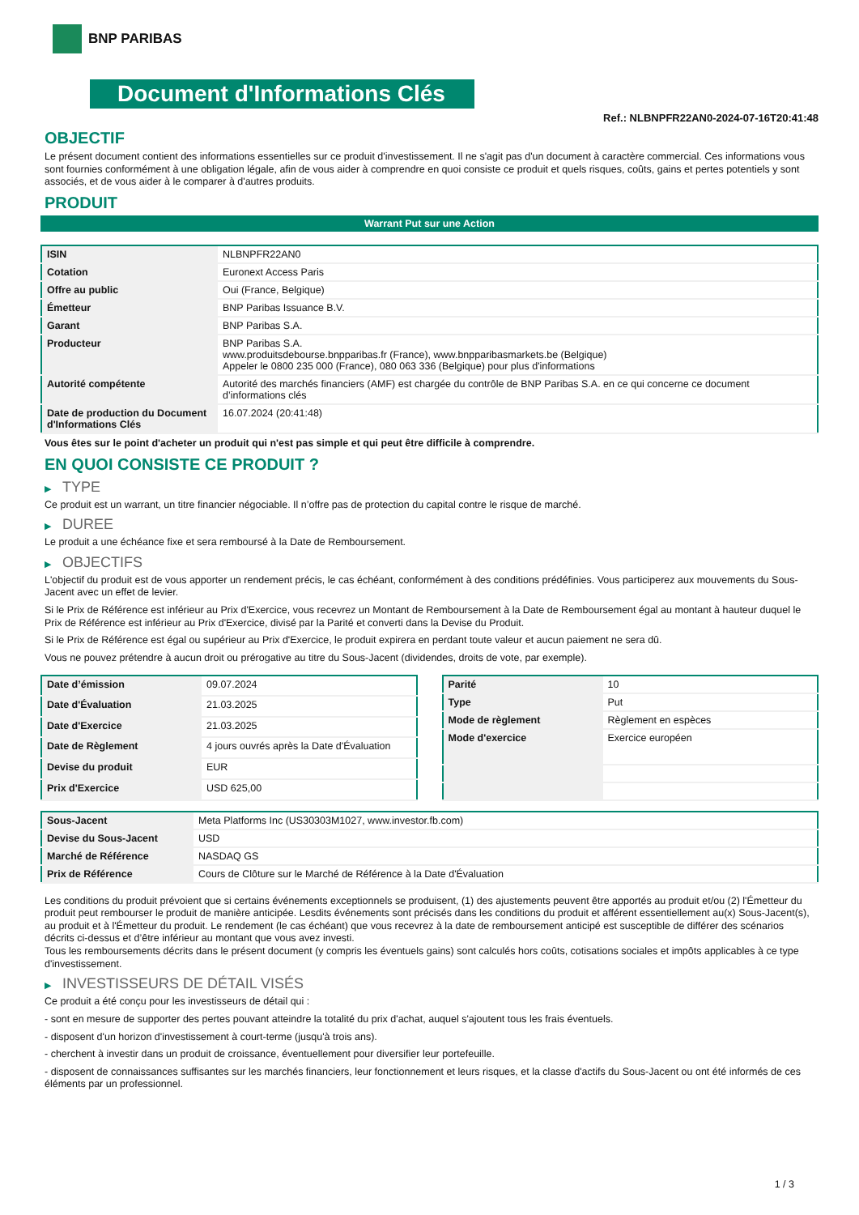BNP PARIBAS
Document d'Informations Clés
Ref.: NLBNPFR22AN0-2024-07-16T20:41:48
OBJECTIF
Le présent document contient des informations essentielles sur ce produit d'investissement. Il ne s'agit pas d'un document à caractère commercial. Ces informations vous sont fournies conformément à une obligation légale, afin de vous aider à comprendre en quoi consiste ce produit et quels risques, coûts, gains et pertes potentiels y sont associés, et de vous aider à le comparer à d'autres produits.
PRODUIT
Warrant Put sur une Action
| ISIN | NLBNPFR22AN0 |
| Cotation | Euronext Access Paris |
| Offre au public | Oui (France, Belgique) |
| Émetteur | BNP Paribas Issuance B.V. |
| Garant | BNP Paribas S.A. |
| Producteur | BNP Paribas S.A. www.produitsdebourse.bnpparibas.fr (France), www.bnpparibasmarkets.be (Belgique) Appeler le 0800 235 000 (France), 080 063 336 (Belgique) pour plus d'informations |
| Autorité compétente | Autorité des marchés financiers (AMF) est chargée du contrôle de BNP Paribas S.A. en ce qui concerne ce document d’informations clés |
| Date de production du Document d'Informations Clés | 16.07.2024 (20:41:48) |
Vous êtes sur le point d'acheter un produit qui n'est pas simple et qui peut être difficile à comprendre.
EN QUOI CONSISTE CE PRODUIT ?
▶ TYPE
Ce produit est un warrant, un titre financier négociable. Il n’offre pas de protection du capital contre le risque de marché.
▶ DUREE
Le produit a une échéance fixe et sera remboursé à la Date de Remboursement.
▶ OBJECTIFS
L'objectif du produit est de vous apporter un rendement précis, le cas échéant, conformément à des conditions prédéfinies. Vous participerez aux mouvements du Sous-Jacent avec un effet de levier.
Si le Prix de Référence est inférieur au Prix d'Exercice, vous recevrez un Montant de Remboursement à la Date de Remboursement égal au montant à hauteur duquel le Prix de Référence est inférieur au Prix d'Exercice, divisé par la Parité et converti dans la Devise du Produit.
Si le Prix de Référence est égal ou supérieur au Prix d'Exercice, le produit expirera en perdant toute valeur et aucun paiement ne sera dû.
Vous ne pouvez prétendre à aucun droit ou prérogative au titre du Sous-Jacent (dividendes, droits de vote, par exemple).
| Date d’émission | 09.07.2024 |
| Date d'Évaluation | 21.03.2025 |
| Date d'Exercice | 21.03.2025 |
| Date de Règlement | 4 jours ouvrés après la Date d'Évaluation |
| Devise du produit | EUR |
| Prix d'Exercice | USD 625,00 |
| Parité | 10 |
| Type | Put |
| Mode de règlement | Règlement en espèces |
| Mode d'exercice | Exercice européen |
| Sous-Jacent | Meta Platforms Inc (US30303M1027, www.investor.fb.com) |
| Devise du Sous-Jacent | USD |
| Marché de Référence | NASDAQ GS |
| Prix de Référence | Cours de Clôture sur le Marché de Référence à la Date d'Évaluation |
Les conditions du produit prévoient que si certains événements exceptionnels se produisent, (1) des ajustements peuvent être apportés au produit et/ou (2) l'Émetteur du produit peut rembourser le produit de manière anticipée. Lesdits événements sont précisés dans les conditions du produit et afférent essentiellement au(x) Sous-Jacent(s), au produit et à l'Émetteur du produit. Le rendement (le cas échéant) que vous recevrez à la date de remboursement anticipé est susceptible de différer des scénarios décrits ci-dessus et d’être inférieur au montant que vous avez investi.
Tous les remboursements décrits dans le présent document (y compris les éventuels gains) sont calculés hors coûts, cotisations sociales et impôts applicables à ce type d'investissement.
▶ INVESTISSEURS DE DÉTAIL VISÉS
Ce produit a été conçu pour les investisseurs de détail qui :
- sont en mesure de supporter des pertes pouvant atteindre la totalité du prix d'achat, auquel s'ajoutent tous les frais éventuels.
- disposent d'un horizon d'investissement à court-terme (jusqu'à trois ans).
- cherchent à investir dans un produit de croissance, éventuellement pour diversifier leur portefeuille.
- disposent de connaissances suffisantes sur les marchés financiers, leur fonctionnement et leurs risques, et la classe d'actifs du Sous-Jacent ou ont été informés de ces éléments par un professionnel.
1 / 3